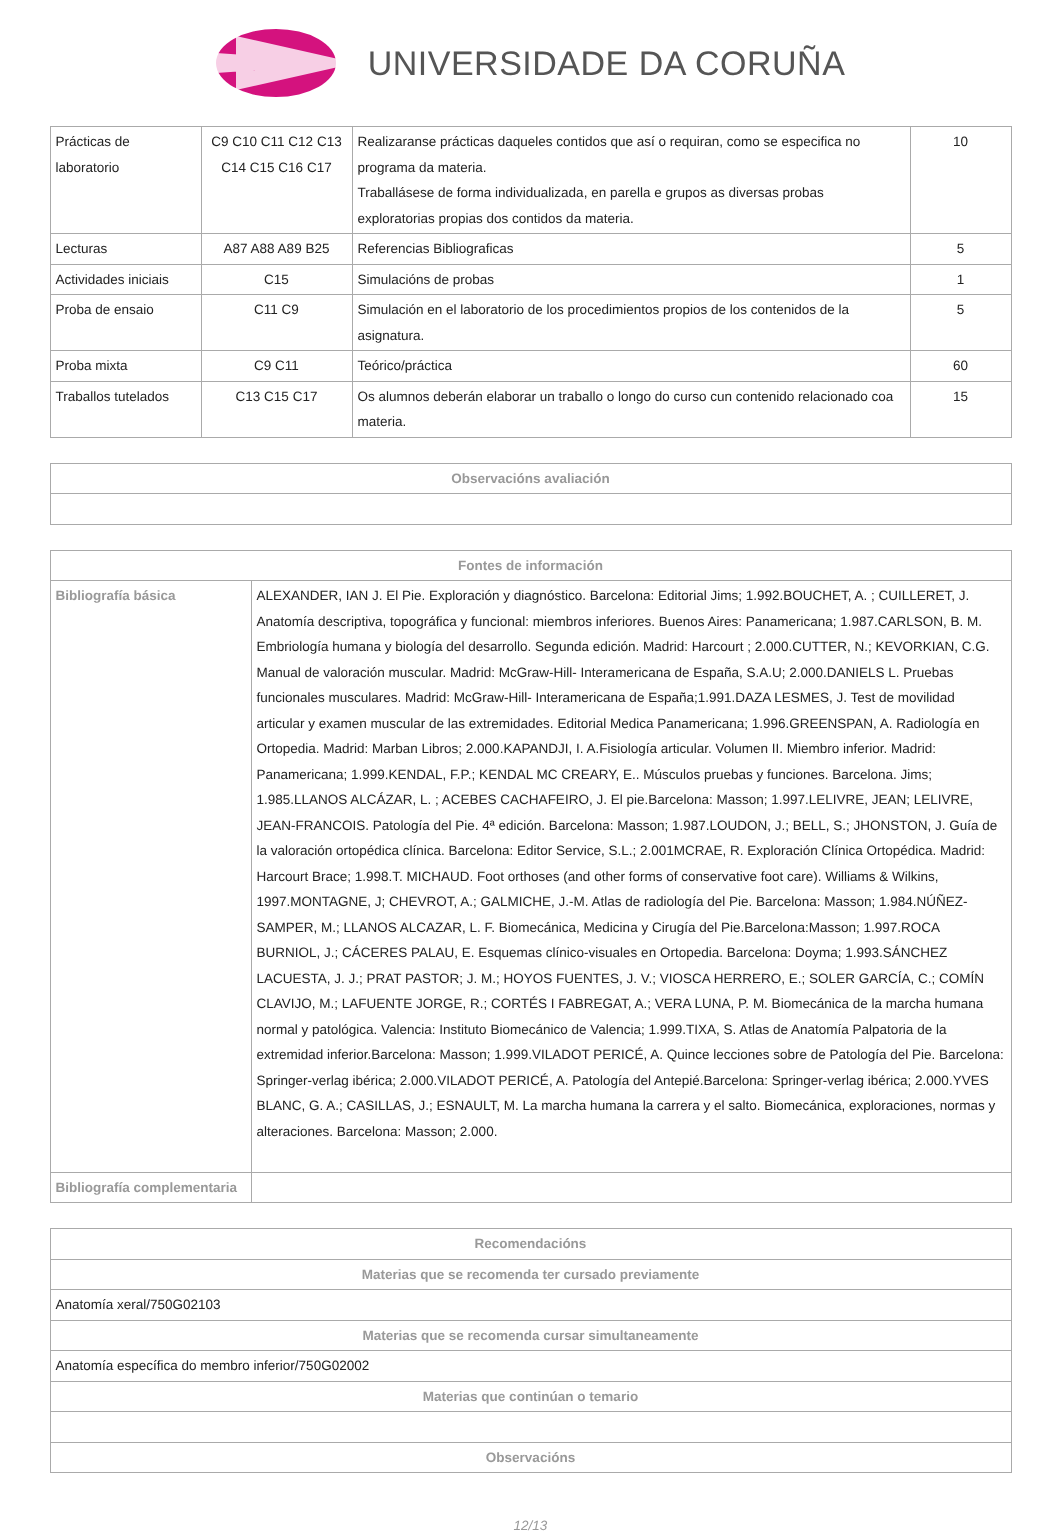UNIVERSIDADE DA CORUÑA
| Prácticas de laboratorio | C9 C10 C11 C12 C13 C14 C15 C16 C17 | Realizaranse prácticas daqueles contidos que así o requiran, como se especifica no programa da materia. Traballásese de forma individualizada, en parella e grupos as diversas probas exploratorias propias dos contidos da materia. | 10 |
| Lecturas | A87 A88 A89 B25 | Referencias Bibliograficas | 5 |
| Actividades iniciais | C15 | Simulacións de probas | 1 |
| Proba de ensaio | C11 C9 | Simulación en el laboratorio de los procedimientos propios de los contenidos de la asignatura. | 5 |
| Proba mixta | C9 C11 | Teórico/práctica | 60 |
| Traballos tutelados | C13 C15 C17 | Os alumnos deberán elaborar un traballo o longo do curso cun contenido relacionado coa materia. | 15 |
| Observacións avaliación |
| --- |
| Fontes de información | |
| --- | --- |
| Bibliografía básica | ALEXANDER, IAN J. El Pie. Exploración y diagnóstico. Barcelona: Editorial Jims; 1.992.BOUCHET, A. ; CUILLERET, J. Anatomía descriptiva, topográfica y funcional: miembros inferiores. Buenos Aires: Panamericana; 1.987.CARLSON, B. M. Embriología humana y biología del desarrollo. Segunda edición. Madrid: Harcourt ; 2.000.CUTTER, N.; KEVORKIAN, C.G. Manual de valoración muscular. Madrid: McGraw-Hill- Interamericana de España, S.A.U; 2.000.DANIELS L. Pruebas funcionales musculares. Madrid: McGraw-Hill- Interamericana de España;1.991.DAZA LESMES, J. Test de movilidad articular y examen muscular de las extremidades. Editorial Medica Panamericana; 1.996.GREENSPAN, A. Radiología en Ortopedia. Madrid: Marban Libros; 2.000.KAPANDJI, I. A.Fisiología articular. Volumen II. Miembro inferior. Madrid: Panamericana; 1.999.KENDAL, F.P.; KENDAL MC CREARY, E.. Músculos pruebas y funciones. Barcelona. Jims; 1.985.LLANOS ALCÁZAR, L. ; ACEBES CACHAFEIRO, J. El pie.Barcelona: Masson; 1.997.LELIVRE, JEAN; LELIVRE, JEAN-FRANCOIS. Patología del Pie. 4ª edición. Barcelona: Masson; 1.987.LOUDON, J.; BELL, S.; JHONSTON, J. Guía de la valoración ortopédica clínica. Barcelona: Editor Service, S.L.; 2.001MCRAE, R. Exploración Clínica Ortopédica. Madrid: Harcourt Brace; 1.998.T. MICHAUD. Foot orthoses (and other forms of conservative foot care). Williams & Wilkins, 1997.MONTAGNE, J; CHEVROT, A.; GALMICHE, J.-M. Atlas de radiología del Pie. Barcelona: Masson; 1.984.NÚÑEZ-SAMPER, M.; LLANOS ALCAZAR, L. F. Biomecánica, Medicina y Cirugía del Pie.Barcelona:Masson; 1.997.ROCA BURNIOL, J.; CÁCERES PALAU, E. Esquemas clínico-visuales en Ortopedia. Barcelona: Doyma; 1.993.SÁNCHEZ LACUESTA, J. J.; PRAT PASTOR; J. M.; HOYOS FUENTES, J. V.; VIOSCA HERRERO, E.; SOLER GARCÍA, C.; COMÍN CLAVIJO, M.; LAFUENTE JORGE, R.; CORTÉS I FABREGAT, A.; VERA LUNA, P. M. Biomecánica de la marcha humana normal y patológica. Valencia: Instituto Biomecánico de Valencia; 1.999.TIXA, S. Atlas de Anatomía Palpatoria de la extremidad inferior.Barcelona: Masson; 1.999.VILADOT PERICÉ, A. Quince lecciones sobre de Patología del Pie. Barcelona: Springer-verlag ibérica; 2.000.VILADOT PERICÉ, A. Patología del Antepié.Barcelona: Springer-verlag ibérica; 2.000.YVES BLANC, G. A.; CASILLAS, J.; ESNAULT, M. La marcha humana la carrera y el salto. Biomecánica, exploraciones, normas y alteraciones. Barcelona: Masson; 2.000. |
| Bibliografía complementaria | |
| Recomendacións |
| --- |
| Materias que se recomenda ter cursado previamente |
| Anatomía xeral/750G02103 |
| Materias que se recomenda cursar simultaneamente |
| Anatomía específica do membro inferior/750G02002 |
| Materias que continúan o temario |
| Observacións |
12/13